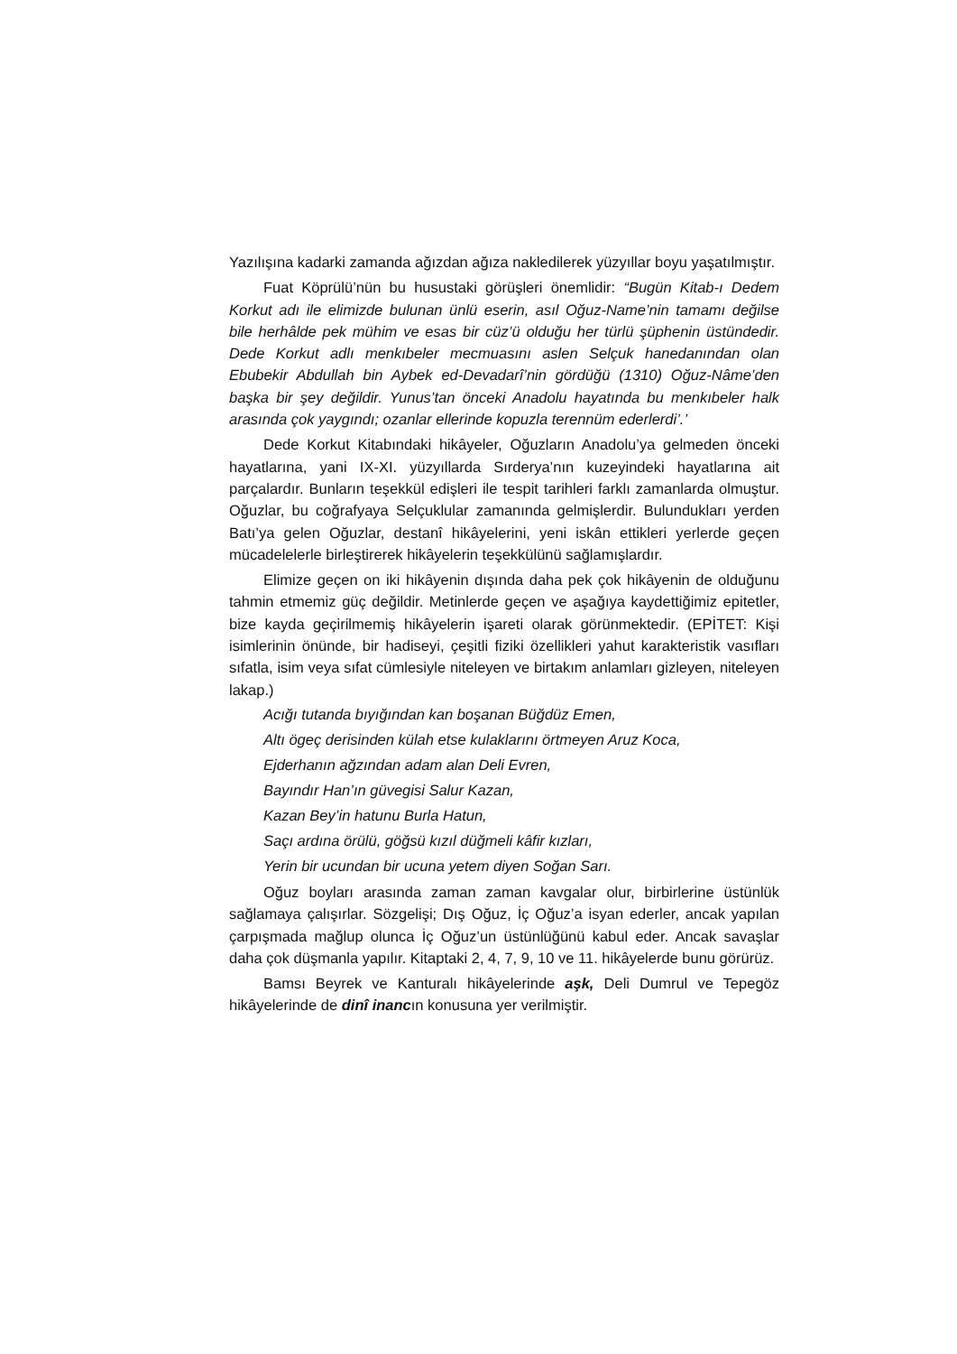Yazılışına kadarki zamanda ağızdan ağıza nakledilerek yüzyıllar boyu yaşatılmıştır.
Fuat Köprülü’nün bu husustaki görüşleri önemlidir: “Bugün Kitab-ı Dedem Korkut adı ile elimizde bulunan ünlü eserin, asıl Oğuz-Name’nin tamamı değilse bile herhâlde pek mühim ve esas bir cüz’ü olduğu her türlü şüphenin üstündedir. Dede Korkut adlı menkıbeler mecmuasını aslen Selçuk hanedanından olan Ebubekir Abdullah bin Aybek ed-Devadarî’nin gördüğü (1310) Oğuz-Nâme’den başka bir şey değildir. Yunus’tan önceki Anadolu hayatında bu menkıbeler halk arasında çok yaygındı; ozanlar ellerinde kopuzla terennüm ederlerdi’.’
Dede Korkut Kitabındaki hikâyeler, Oğuzların Anadolu’ya gelmeden önceki hayatlarına, yani IX-XI. yüzyıllarda Sırderya’nın kuzeyindeki hayatlarına ait parçalardır. Bunların teşekkül edişleri ile tespit tarihleri farklı zamanlarda olmuştur. Oğuzlar, bu coğrafyaya Selçuklular zamanında gelmişlerdir. Bulundukları yerden Batı’ya gelen Oğuzlar, destanî hikâyelerini, yeni iskân ettikleri yerlerde geçen mücadelelerle birleştirerek hikâyelerin teşekkülünü sağlamışlardır.
Elimize geçen on iki hikâyenin dışında daha pek çok hikâyenin de olduğunu tahmin etmemiz güç değildir. Metinlerde geçen ve aşağıya kaydettiğimiz epitetler, bize kayda geçirilmemiş hikâyelerin işareti olarak görünmektedir. (EPİTET: Kişi isimlerinin önünde, bir hadiseyi, çeşitli fiziki özellikleri yahut karakteristik vasıfları sıfatla, isim veya sıfat cümlesiyle niteleyen ve birtakım anlamları gizleyen, niteleyen lakap.)
Acığı tutanda bıyığından kan boşanan Büğdüz Emen,
Altı ögeç derisinden külah etse kulaklarını örtmeyen Aruz Koca,
Ejderhanın ağzından adam alan Deli Evren,
Bayındır Han’ın güvegisi Salur Kazan,
Kazan Bey’in hatunu Burla Hatun,
Saçı ardına örülü, göğsü kızıl düğmeli kâfir kızları,
Yerin bir ucundan bir ucuna yetem diyen Soğan Sarı.
Oğuz boyları arasında zaman zaman kavgalar olur, birbirlerine üstünlük sağlamaya çalışırlar. Sözgelişi; Dış Oğuz, İç Oğuz’a isyan ederler, ancak yapılan çarpışmada mağlup olunca İç Oğuz’un üstünlüğünü kabul eder. Ancak savaşlar daha çok düşmanla yapılır. Kitaptaki 2, 4, 7, 9, 10 ve 11. hikâyelerde bunu görürüz.
Bamsı Beyrek ve Kanturalı hikâyelerinde aşk, Deli Dumrul ve Tepegöz hikâyelerinde de dinî inancın konusuna yer verilmiştir.